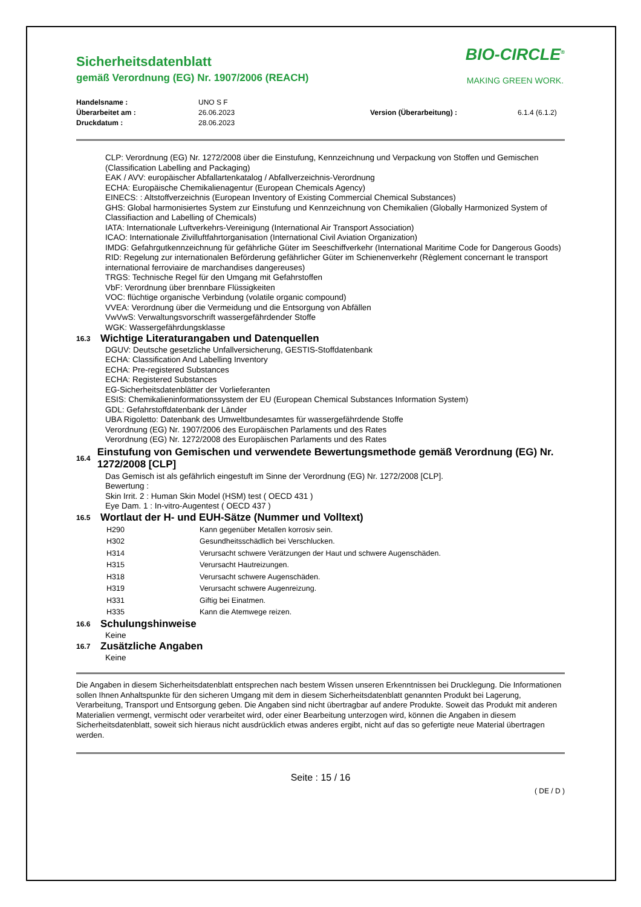Sicherheitsdatenblatt
gemäß Verordnung (EG) Nr. 1907/2006 (REACH)
BIO-CIRCLE<sup>®</sup>
MAKING GREEN WORK.
Handelsname : UNO S F Überarbeitet am : 26.06.2023 Version (Überarbeitung) : 6.1.4 (6.1.2) Druckdatum : 28.06.2023
CLP: Verordnung (EG) Nr. 1272/2008 über die Einstufung, Kennzeichnung und Verpackung von Stoffen und Gemischen (Classification Labelling and Packaging)
EAK / AVV: europäischer Abfallartenkatalog / Abfallverzeichnis-Verordnung
ECHA: Europäische Chemikalienagentur (European Chemicals Agency)
EINECS: : Altstoffverzeichnis (European Inventory of Existing Commercial Chemical Substances)
GHS: Global harmonisiertes System zur Einstufung und Kennzeichnung von Chemikalien (Globally Harmonized System of Classifiaction and Labelling of Chemicals)
IATA: Internationale Luftverkehrs-Vereinigung (International Air Transport Association)
ICAO: Internationale Zivilluftfahrtorganisation (International Civil Aviation Organization)
IMDG: Gefahrgutkennzeichnung für gefährliche Güter im Seeschiffverkehr (International Maritime Code for Dangerous Goods)
RID: Regelung zur internationalen Beförderung gefährlicher Güter im Schienenverkehr (Règlement concernant le transport international ferroviaire de marchandises dangereuses)
TRGS: Technische Regel für den Umgang mit Gefahrstoffen
VbF: Verordnung über brennbare Flüssigkeiten
VOC: flüchtige organische Verbindung (volatile organic compound)
VVEA: Verordnung über die Vermeidung und die Entsorgung von Abfällen
VwVwS: Verwaltungsvorschrift wassergefährdender Stoffe
WGK: Wassergefährdungsklasse
16.3 Wichtige Literaturangaben und Datenquellen
DGUV: Deutsche gesetzliche Unfallversicherung, GESTIS-Stoffdatenbank
ECHA: Classification And Labelling Inventory
ECHA: Pre-registered Substances
ECHA: Registered Substances
EG-Sicherheitsdatenblätter der Vorlieferanten
ESIS: Chemikalieninformationssystem der EU (European Chemical Substances Information System)
GDL: Gefahrstoffdatenbank der Länder
UBA Rigoletto: Datenbank des Umweltbundesamtes für wassergefährdende Stoffe
Verordnung (EG) Nr. 1907/2006 des Europäischen Parlaments und des Rates
Verordnung (EG) Nr. 1272/2008 des Europäischen Parlaments und des Rates
16.4 Einstufung von Gemischen und verwendete Bewertungsmethode gemäß Verordnung (EG) Nr. 1272/2008 [CLP]
Das Gemisch ist als gefährlich eingestuft im Sinne der Verordnung (EG) Nr. 1272/2008 [CLP].
Bewertung :
Skin Irrit. 2 : Human Skin Model (HSM) test ( OECD 431 )
Eye Dam. 1 : In-vitro-Augentest ( OECD 437 )
16.5 Wortlaut der H- und EUH-Sätze (Nummer und Volltext)
| H290 | Kann gegenüber Metallen korrosiv sein. |
| H302 | Gesundheitsschädlich bei Verschlucken. |
| H314 | Verursacht schwere Verätzungen der Haut und schwere Augenschäden. |
| H315 | Verursacht Hautreizungen. |
| H318 | Verursacht schwere Augenschäden. |
| H319 | Verursacht schwere Augenreizung. |
| H331 | Giftig bei Einatmen. |
| H335 | Kann die Atemwege reizen. |
16.6 Schulungshinweise
Keine
16.7 Zusätzliche Angaben
Keine
Die Angaben in diesem Sicherheitsdatenblatt entsprechen nach bestem Wissen unseren Erkenntnissen bei Drucklegung. Die Informationen sollen Ihnen Anhaltspunkte für den sicheren Umgang mit dem in diesem Sicherheitsdatenblatt genannten Produkt bei Lagerung, Verarbeitung, Transport und Entsorgung geben. Die Angaben sind nicht übertragbar auf andere Produkte. Soweit das Produkt mit anderen Materialien vermengt, vermischt oder verarbeitet wird, oder einer Bearbeitung unterzogen wird, können die Angaben in diesem Sicherheitsdatenblatt, soweit sich hieraus nicht ausdrücklich etwas anderes ergibt, nicht auf das so gefertigte neue Material übertragen werden.
Seite : 15 / 16
( DE / D )